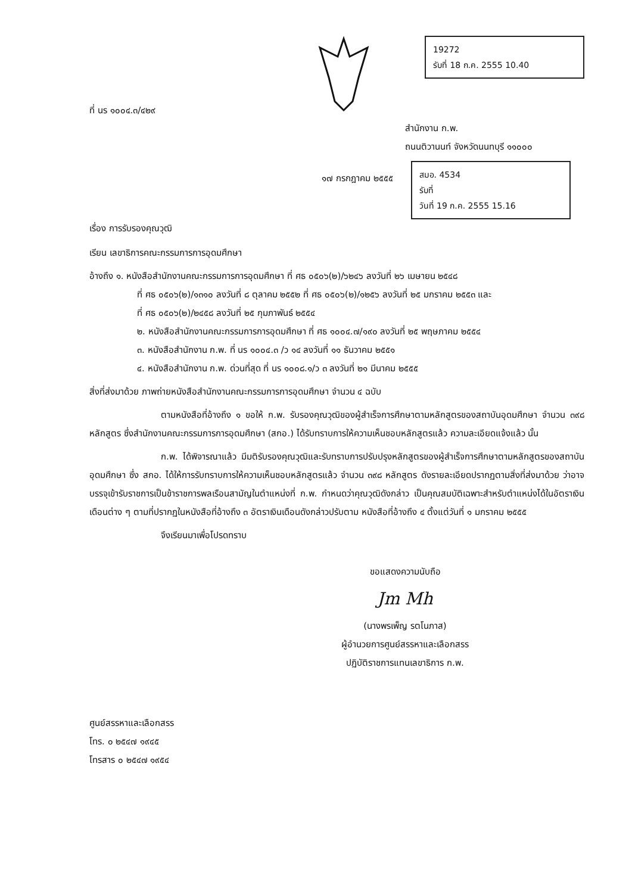ที่ นร ๑๐๐๔.๓/๔๒๙
19272
รับที่ 18 ก.ค. 2555 10.40
สำนักงาน ก.พ.
ถนนติวานนท์ จังหวัดนนทบุรี ๑๑๐๐๐
๑๗ กรกฎาคม ๒๕๕๕
สมอ. 4534
รับที่
วันที่ 19 ก.ค. 2555 15.16
เรื่อง การรับรองคุณวุฒิ
เรียน เลขาธิการคณะกรรมการการอุดมศึกษา
อ้างถึง ๑. หนังสือสำนักงานคณะกรรมการการอุดมศึกษา ที่ ศธ ๐๕๐๖(๒)/๖๒๔๖ ลงวันที่ ๒๖ เมษายน ๒๕๔๘
ที่ ศธ ๐๕๐๖(๒)/๑๓๑๐ ลงวันที่ ๘ ตุลาคม ๒๕๕๒ ที่ ศธ ๐๕๐๖(๒)/๑๒๕๖ ลงวันที่ ๒๕ มกราคม ๒๕๕๓ และ
ที่ ศธ ๐๕๐๖(๒)/๒๔๕๘ ลงวันที่ ๒๕ กุมภาพันธ์ ๒๕๕๔
๒. หนังสือสำนักงานคณะกรรมการการอุดมศึกษา ที่ ศธ ๑๐๐๔.๗/๑๙๐ ลงวันที่ ๒๕ พฤษภาคม ๒๕๕๔
๓. หนังสือสำนักงาน ก.พ. ที่ นร ๑๐๐๔.๓ /ว ๑๔ ลงวันที่ ๑๑ ธันวาคม ๒๕๕๑
๔. หนังสือสำนักงาน ก.พ. ด่วนที่สุด ที่ นร ๑๐๐๘.๑/ว ๓ ลงวันที่ ๒๑ มีนาคม ๒๕๕๕
สิ่งที่ส่งมาด้วย ภาพถ่ายหนังสือสำนักงานคณะกรรมการการอุดมศึกษา จำนวน ๔ ฉบับ
ตามหนังสือที่อ้างถึง ๑ ขอให้ ก.พ. รับรองคุณวุฒิของผู้สำเร็จการศึกษาตามหลักสูตรของสถาบันอุดมศึกษา จำนวน ๓๙๘ หลักสูตร ซึ่งสำนักงานคณะกรรมการการอุดมศึกษา (สกอ.) ได้รับทราบการให้ความเห็นชอบหลักสูตรแล้ว ความละเอียดแจ้งแล้ว นั้น
ก.พ. ได้พิจารณาแล้ว มีมติรับรองคุณวุฒิและรับทราบการปรับปรุงหลักสูตรของผู้สำเร็จการศึกษาตามหลักสูตรของสถาบันอุดมศึกษา ซึ่ง สกอ. ได้ให้การรับทราบการให้ความเห็นชอบหลักสูตรแล้ว จำนวน ๓๙๘ หลักสูตร ดังรายละเอียดปรากฏตามสิ่งที่ส่งมาด้วย ว่าอาจบรรจุเข้ารับราชการเป็นข้าราชการพลเรือนสามัญในตำแหน่งที่ ก.พ. กำหนดว่าคุณวุฒิดังกล่าว เป็นคุณสมบัติเฉพาะสำหรับตำแหน่งได้ในอัตราเงินเดือนต่าง ๆ ตามที่ปรากฏในหนังสือที่อ้างถึง ๓ อัตราเงินเดือนดังกล่าวปรับตาม หนังสือที่อ้างถึง ๔ ตั้งแต่วันที่ ๑ มกราคม ๒๕๕๕
จึงเรียนมาเพื่อโปรดทราบ
ขอแสดงความนับถือ
Jm Mh
(นางพรเพ็ญ รตโนภาส)
ผู้อำนวยการศูนย์สรรหาและเลือกสรร
ปฏิบัติราชการแทนเลขาธิการ ก.พ.
ศูนย์สรรหาและเลือกสรร
โทร. ๐ ๒๕๔๗ ๑๙๔๕
โทรสาร ๐ ๒๕๔๗ ๑๙๕๔